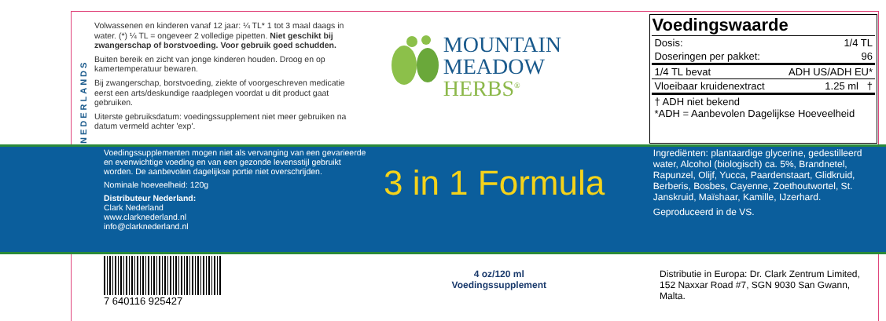NEDERLANDS
Volwassenen en kinderen vanaf 12 jaar: ¼ TL* 1 tot 3 maal daags in water. (*) ¼ TL = ongeveer 2 volledige pipetten. Niet geschikt bij zwangerschap of borstvoeding. Voor gebruik goed schudden.
Buiten bereik en zicht van jonge kinderen houden. Droog en op kamertemperatuur bewaren.
Bij zwangerschap, borstvoeding, ziekte of voorgeschreven medicatie eerst een arts/deskundige raadplegen voordat u dit product gaat gebruiken.
Uiterste gebruiksdatum: voedingssupplement niet meer gebruiken na datum vermeld achter 'exp'.
MOUNTAIN
MEADOW
HERBS<sup>®</sup>
Voedingswaarde
| Dosis: | 1/4 TL |
| Doseringen per pakket: | 96 |
| 1/4 TL bevat | ADH US/ADH EU* |
| Vloeibaar kruidenextract | 1.25 ml † |
| † ADH niet bekend *ADH = Aanbevolen Dagelijkse Hoeveelheid | |
Voedingssupplementen mogen niet als vervanging van een gevarieerde en evenwichtige voeding en van een gezonde levensstijl gebruikt worden. De aanbevolen dagelijkse portie niet overschrijden.
Nominale hoeveelheid: 120g
Distributeur Nederland:
Clark Nederland
www.clarknederland.nl
info@clarknederland.nl
3 in 1 Formula
Ingrediënten: plantaardige glycerine, gedestilleerd water, Alcohol (biologisch) ca. 5%, Brandnetel, Rapunzel, Olijf, Yucca, Paardenstaart, Glidkruid, Berberis, Bosbes, Cayenne, Zoethoutwortel, St. Janskruid, Maïshaar, Kamille, IJzerhard.
Geproduceerd in de VS.
7 640116 925427
4 oz/120 ml
Voedingssupplement
Distributie in Europa: Dr. Clark Zentrum Limited,
152 Naxxar Road #7, SGN 9030 San Gwann, Malta.